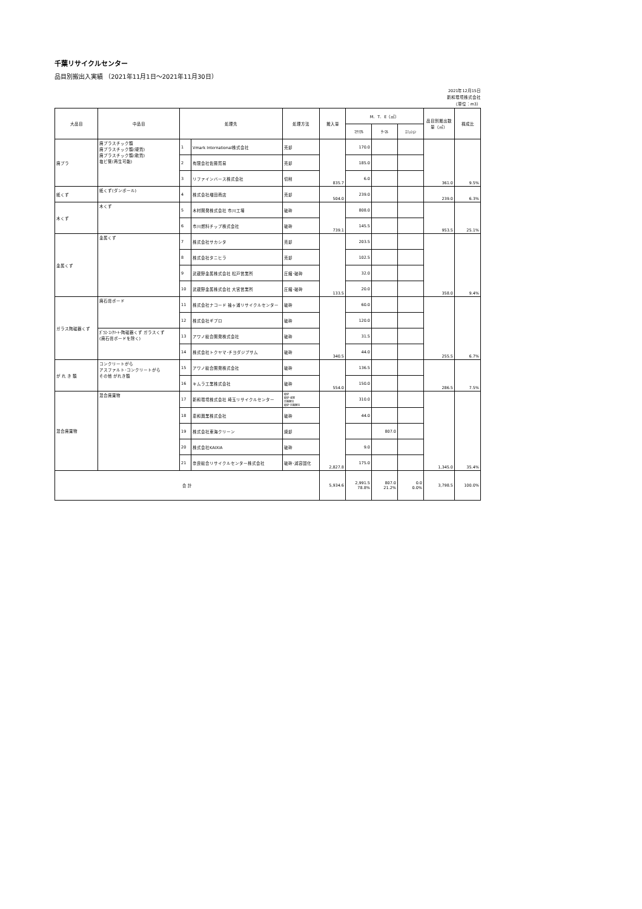千葉リサイクルセンター
品目別搬出入実績 （2021年11月1日～2021年11月30日）
2021年12月15日
新和環境株式会社
（単位：m3）
| 大品目 | 中品目 | 処理先 | | 処理方法 | 搬入量 | M．T．E（㎡） | | | 品目別搬出数量（㎡） | 構成比 |
| --- | --- | --- | --- | --- | --- | --- | --- | --- | --- | --- |
| | | | | | | ﾏﾃﾘｱﾙ | ｻｰﾏﾙ | ｴﾐｯｼｮﾝ | | |
| 廃プラ | 廃プラスチック類 廃プラスチック類(硬質) 廃プラスチック類(軟質) 塩ビ管(再生可能) | 1 | Vmark International株式会社 | 売却 | 835.7 | 170.0 | | | 361.0 | 9.5% |
| | | 2 | 有限会社佐藤貿易 | 売却 | | 185.0 | | | | |
| | | 3 | リファインバース株式会社 | 切削 | | 6.0 | | | | |
| 紙くず | 紙くず(ダンボール) | 4 | 株式会社増田商店 | 売却 | 504.0 | 239.0 | | | 239.0 | 6.3% |
| 木くず | 木くず | 5 | 木材開発株式会社 市川工場 | 破砕 | 739.1 | 808.0 | | | 953.5 | 25.1% |
| | | 6 | 市川燃料チップ株式会社 | 破砕 | | 145.5 | | | | |
| 金属くず | 金属くず | 7 | 株式会社サカシタ | 売却 | 133.5 | 203.5 | | | 358.0 | 9.4% |
| | | 8 | 株式会社タニヒラ | 売却 | | 102.5 | | | | |
| | | 9 | 武蔵野金属株式会社 松戸営業所 | 圧縮･破砕 | | 32.0 | | | | |
| | | 10 | 武蔵野金属株式会社 大宮営業所 | 圧縮･破砕 | | 20.0 | | | | |
| ガラス陶磁器くず | 廃石膏ボード | 11 | 株式会社ナコード 袖ヶ浦リサイクルセンター | 破砕 | 340.5 | 60.0 | | | 255.5 | 6.7% |
| | | 12 | 株式会社ギプロ | 破砕 | | 120.0 | | | | |
| | ｶﾞﾗｽ･ｺﾝｸﾘｰﾄ･陶磁器くず ガラスくず (廃石膏ボードを除く) | 13 | アワノ総合開発株式会社 | 破砕 | | 31.5 | | | | |
| | | 14 | 株式会社トクヤマ･チヨダジプサム | 破砕 | | 44.0 | | | | |
| が れ き 類 | コンクリートがら アスファルト･コンクリートがら その他 がれき類 | 15 | アワノ総合開発株式会社 | 破砕 | 554.0 | 136.5 | | | 286.5 | 7.5% |
| | | 16 | キムラ工業株式会社 | 破砕 | | 150.0 | | | | |
| 混合廃棄物 | 混合廃棄物 | 17 | 新和環境株式会社 埼玉リサイクルセンター | 破砕 破砕･減容 圧縮梱包 破砕･圧縮梱包 | 2,827.8 | 310.0 | | | 1,345.0 | 35.4% |
| | | 18 | 恵和興業株式会社 | 破砕 | | 44.0 | | | | |
| | | 19 | 株式会社東海クリーン | 焼却 | | | 807.0 | | | |
| | | 20 | 株式会社KAIXIA | 破砕 | | 9.0 | | | | |
| | | 21 | 奈良総合リサイクルセンター株式会社 | 破砕･減容固化 | | 175.0 | | | | |
| 合 計 | | | | | 5,934.6 | 2,991.5 78.8% | 807.0 21.2% | 0.0 0.0% | 3,798.5 | 100.0% |